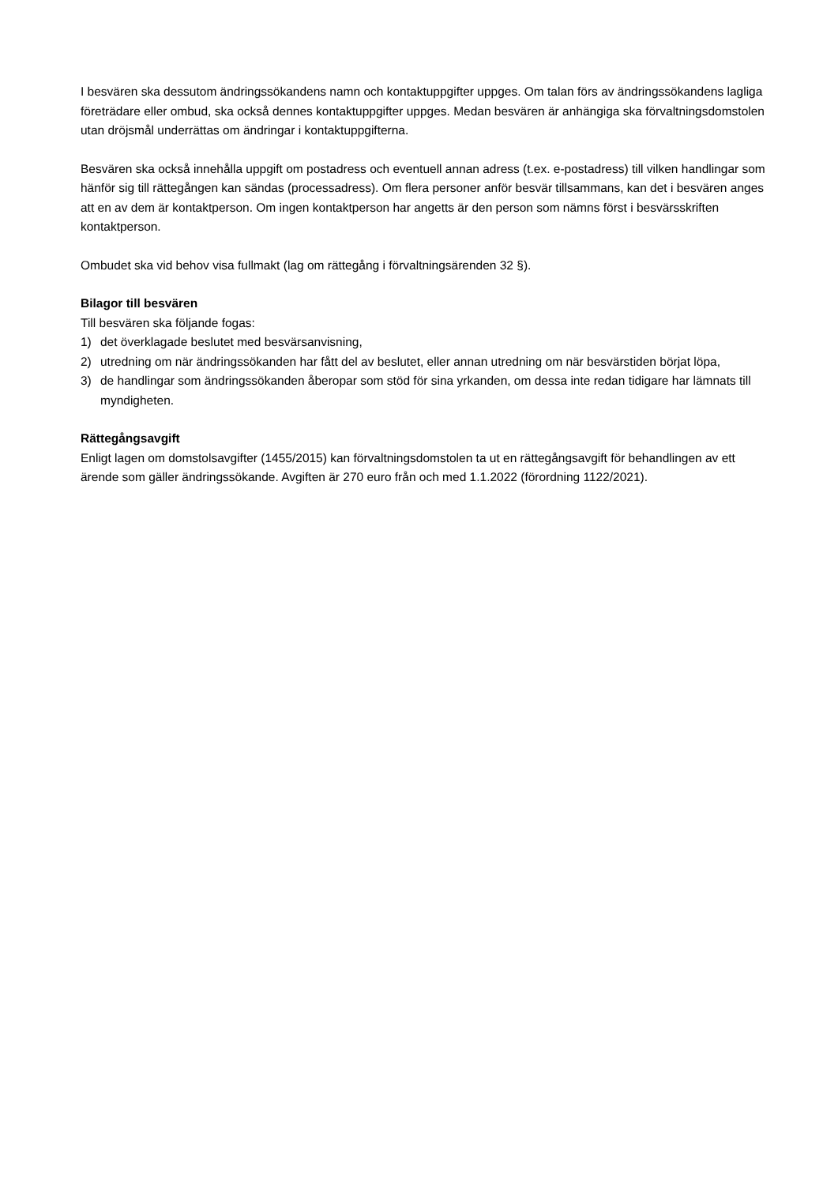I besvären ska dessutom ändringssökandens namn och kontaktuppgifter uppges. Om talan förs av ändringssökandens lagliga företrädare eller ombud, ska också dennes kontaktuppgifter uppges. Medan besvären är anhängiga ska förvaltningsdomstolen utan dröjsmål underrättas om ändringar i kontaktuppgifterna.
Besvären ska också innehålla uppgift om postadress och eventuell annan adress (t.ex. e-postadress) till vilken handlingar som hänför sig till rättegången kan sändas (processadress). Om flera personer anför besvär tillsammans, kan det i besvären anges att en av dem är kontaktperson. Om ingen kontaktperson har angetts är den person som nämns först i besvärsskriften kontaktperson.
Ombudet ska vid behov visa fullmakt (lag om rättegång i förvaltningsärenden 32 §).
Bilagor till besvären
Till besvären ska följande fogas:
1) det överklagade beslutet med besvärsanvisning,
2) utredning om när ändringssökanden har fått del av beslutet, eller annan utredning om när besvärstiden börjat löpa,
3) de handlingar som ändringssökanden åberopar som stöd för sina yrkanden, om dessa inte redan tidigare har lämnats till myndigheten.
Rättegångsavgift
Enligt lagen om domstolsavgifter (1455/2015) kan förvaltningsdomstolen ta ut en rättegångsavgift för behandlingen av ett ärende som gäller ändringssökande. Avgiften är 270 euro från och med 1.1.2022 (förordning 1122/2021).